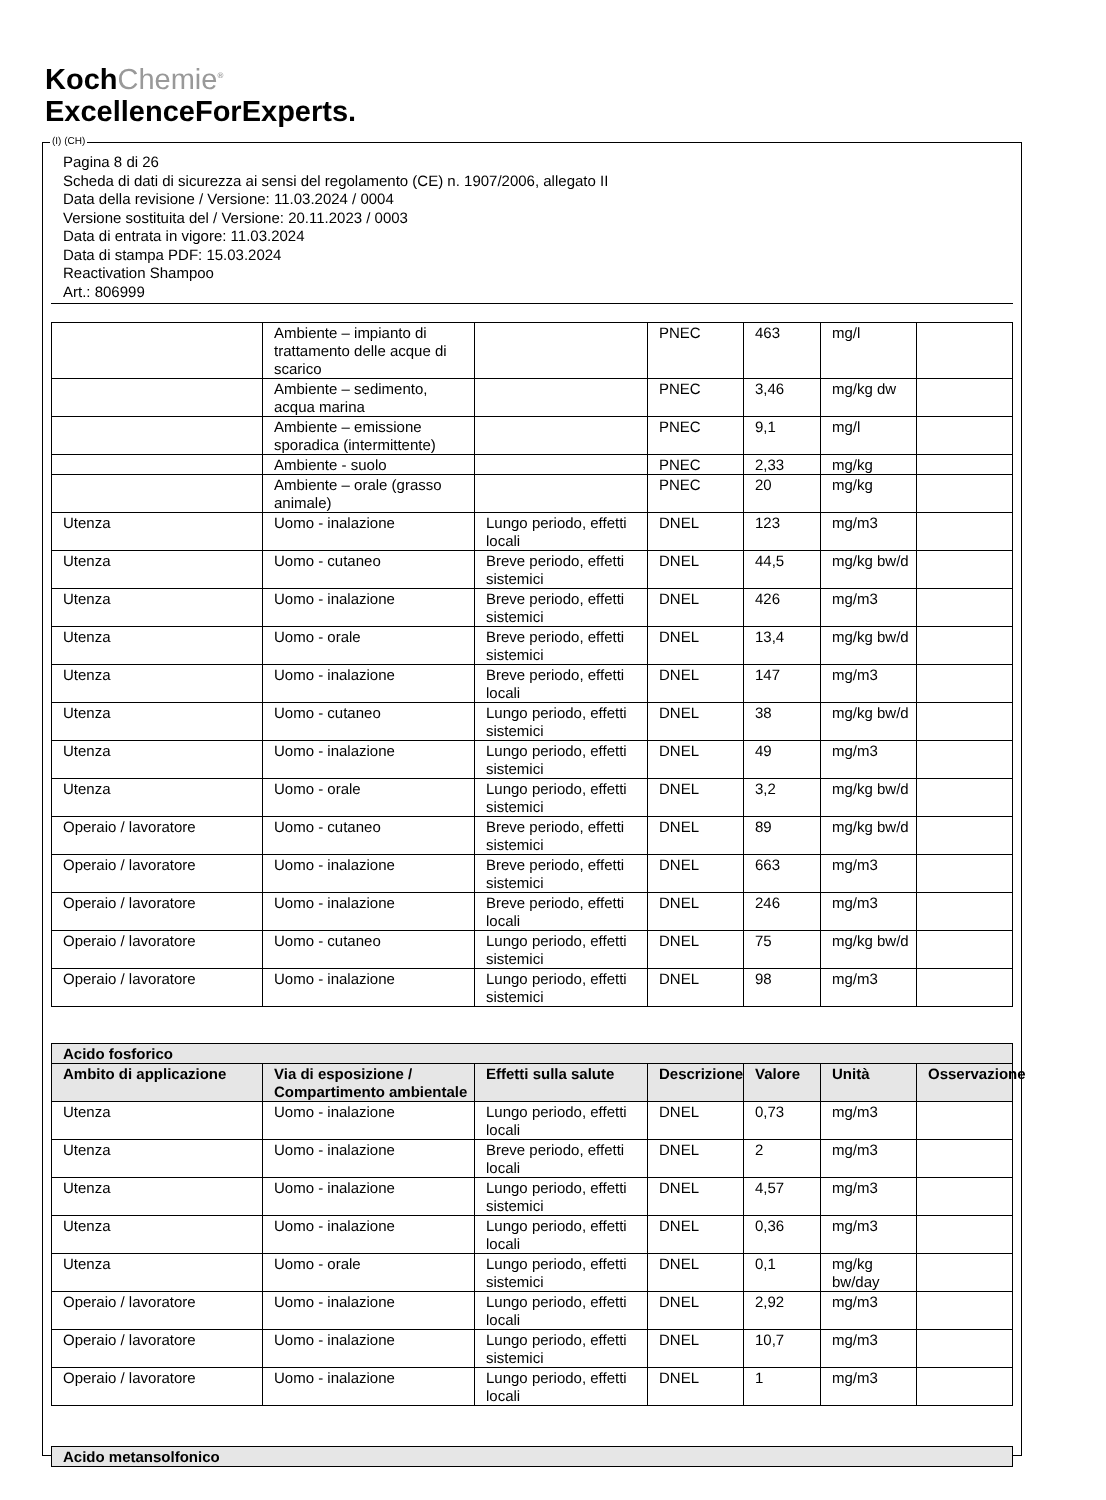KochChemie<sup>®</sup>
ExcellenceForExperts.
Pagina 8 di 26
Scheda di dati di sicurezza ai sensi del regolamento (CE) n. 1907/2006, allegato II
Data della revisione / Versione: 11.03.2024 / 0004
Versione sostituita del / Versione: 20.11.2023 / 0003
Data di entrata in vigore: 11.03.2024
Data di stampa PDF: 15.03.2024
Reactivation Shampoo
Art.: 806999
| | Ambiente – impianto di trattamento delle acque di scarico | | PNEC | 463 | mg/l | |
| | Ambiente – sedimento, acqua marina | | PNEC | 3,46 | mg/kg dw | |
| | Ambiente – emissione sporadica (intermittente) | | PNEC | 9,1 | mg/l | |
| | Ambiente - suolo | | PNEC | 2,33 | mg/kg | |
| | Ambiente – orale (grasso animale) | | PNEC | 20 | mg/kg | |
| Utenza | Uomo - inalazione | Lungo periodo, effetti locali | DNEL | 123 | mg/m3 | |
| Utenza | Uomo - cutaneo | Breve periodo, effetti sistemici | DNEL | 44,5 | mg/kg bw/d | |
| Utenza | Uomo - inalazione | Breve periodo, effetti sistemici | DNEL | 426 | mg/m3 | |
| Utenza | Uomo - orale | Breve periodo, effetti sistemici | DNEL | 13,4 | mg/kg bw/d | |
| Utenza | Uomo - inalazione | Breve periodo, effetti locali | DNEL | 147 | mg/m3 | |
| Utenza | Uomo - cutaneo | Lungo periodo, effetti sistemici | DNEL | 38 | mg/kg bw/d | |
| Utenza | Uomo - inalazione | Lungo periodo, effetti sistemici | DNEL | 49 | mg/m3 | |
| Utenza | Uomo - orale | Lungo periodo, effetti sistemici | DNEL | 3,2 | mg/kg bw/d | |
| Operaio / lavoratore | Uomo - cutaneo | Breve periodo, effetti sistemici | DNEL | 89 | mg/kg bw/d | |
| Operaio / lavoratore | Uomo - inalazione | Breve periodo, effetti sistemici | DNEL | 663 | mg/m3 | |
| Operaio / lavoratore | Uomo - inalazione | Breve periodo, effetti locali | DNEL | 246 | mg/m3 | |
| Operaio / lavoratore | Uomo - cutaneo | Lungo periodo, effetti sistemici | DNEL | 75 | mg/kg bw/d | |
| Operaio / lavoratore | Uomo - inalazione | Lungo periodo, effetti sistemici | DNEL | 98 | mg/m3 | |
| Acido fosforico | | | | | | |
| --- | --- | --- | --- | --- | --- | --- |
| Ambito di applicazione | Via di esposizione / Compartimento ambientale | Effetti sulla salute | Descrizione | Valore | Unità | Osservazione |
| Utenza | Uomo - inalazione | Lungo periodo, effetti locali | DNEL | 0,73 | mg/m3 | |
| Utenza | Uomo - inalazione | Breve periodo, effetti locali | DNEL | 2 | mg/m3 | |
| Utenza | Uomo - inalazione | Lungo periodo, effetti sistemici | DNEL | 4,57 | mg/m3 | |
| Utenza | Uomo - inalazione | Lungo periodo, effetti locali | DNEL | 0,36 | mg/m3 | |
| Utenza | Uomo - orale | Lungo periodo, effetti sistemici | DNEL | 0,1 | mg/kg bw/day | |
| Operaio / lavoratore | Uomo - inalazione | Lungo periodo, effetti locali | DNEL | 2,92 | mg/m3 | |
| Operaio / lavoratore | Uomo - inalazione | Lungo periodo, effetti sistemici | DNEL | 10,7 | mg/m3 | |
| Operaio / lavoratore | Uomo - inalazione | Lungo periodo, effetti locali | DNEL | 1 | mg/m3 | |
| Acido metansolfonico |
| --- |
(I) (CH)